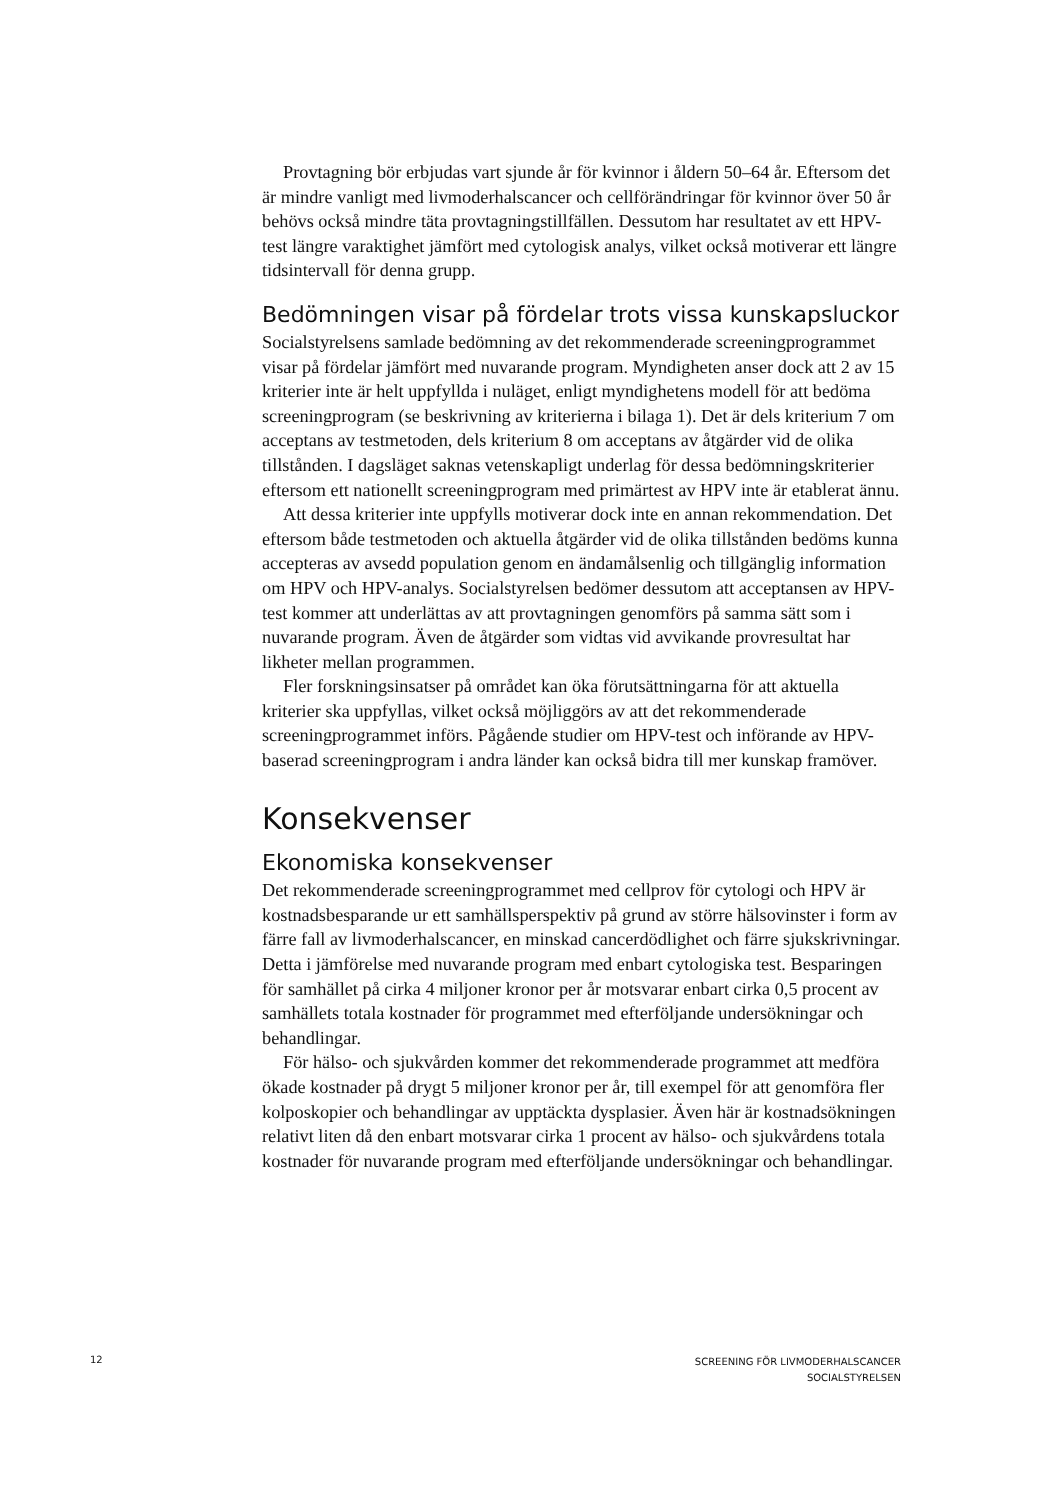Provtagning bör erbjudas vart sjunde år för kvinnor i åldern 50–64 år. Eftersom det är mindre vanligt med livmoderhalscancer och cellförändringar för kvinnor över 50 år behövs också mindre täta provtagningstillfällen. Dessutom har resultatet av ett HPV-test längre varaktighet jämfört med cytologisk analys, vilket också motiverar ett längre tidsintervall för denna grupp.
Bedömningen visar på fördelar trots vissa kunskapsluckor
Socialstyrelsens samlade bedömning av det rekommenderade screeningprogrammet visar på fördelar jämfört med nuvarande program. Myndigheten anser dock att 2 av 15 kriterier inte är helt uppfyllda i nuläget, enligt myndighetens modell för att bedöma screeningprogram (se beskrivning av kriterierna i bilaga 1). Det är dels kriterium 7 om acceptans av testmetoden, dels kriterium 8 om acceptans av åtgärder vid de olika tillstånden. I dagsläget saknas vetenskapligt underlag för dessa bedömningskriterier eftersom ett nationellt screeningprogram med primärtest av HPV inte är etablerat ännu.
Att dessa kriterier inte uppfylls motiverar dock inte en annan rekommendation. Det eftersom både testmetoden och aktuella åtgärder vid de olika tillstånden bedöms kunna accepteras av avsedd population genom en ändamålsenlig och tillgänglig information om HPV och HPV-analys. Socialstyrelsen bedömer dessutom att acceptansen av HPV-test kommer att underlättas av att provtagningen genomförs på samma sätt som i nuvarande program. Även de åtgärder som vidtas vid avvikande provresultat har likheter mellan programmen.
Fler forskningsinsatser på området kan öka förutsättningarna för att aktuella kriterier ska uppfyllas, vilket också möjliggörs av att det rekommenderade screeningprogrammet införs. Pågående studier om HPV-test och införande av HPV-baserad screeningprogram i andra länder kan också bidra till mer kunskap framöver.
Konsekvenser
Ekonomiska konsekvenser
Det rekommenderade screeningprogrammet med cellprov för cytologi och HPV är kostnadsbesparande ur ett samhällsperspektiv på grund av större hälsovinster i form av färre fall av livmoderhalscancer, en minskad cancerdödlighet och färre sjukskrivningar. Detta i jämförelse med nuvarande program med enbart cytologiska test. Besparingen för samhället på cirka 4 miljoner kronor per år motsvarar enbart cirka 0,5 procent av samhällets totala kostnader för programmet med efterföljande undersökningar och behandlingar.
För hälso- och sjukvården kommer det rekommenderade programmet att medföra ökade kostnader på drygt 5 miljoner kronor per år, till exempel för att genomföra fler kolposkopier och behandlingar av upptäckta dysplasier. Även här är kostnadsökningen relativt liten då den enbart motsvarar cirka 1 procent av hälso- och sjukvårdens totala kostnader för nuvarande program med efterföljande undersökningar och behandlingar.
12 SCREENING FÖR LIVMODERHALSCANCER
SOCIALSTYRELSEN